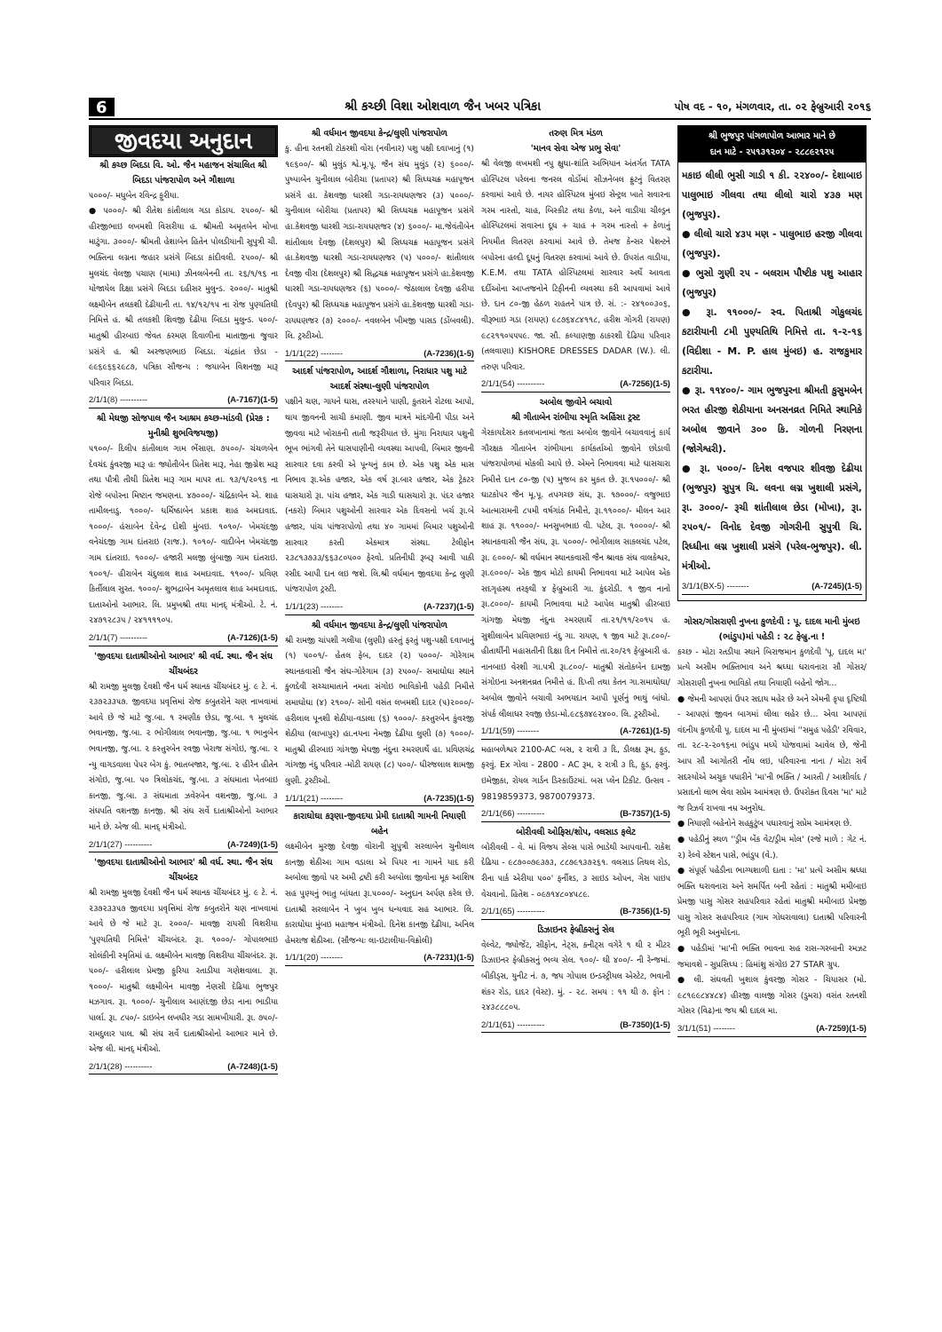6 શ્રી કચ્છી વિશા ઓશવાળ જૈન ખબર પત્રિકા પોષ વદ - ૧૦, મંગળવાર, તા. ૦૨ ફેબ્રુઆરી ૨૦૧૬
જીવદયા અનુદાન
શ્રી કચ્છ બિદડા વિ. ઓ. જૈન મહાજન સંચાલિત શ્રી બિદડા પાંજરાપોળ અને ગૌશાળા
૫૦૦૦/- મધુબેન રવિન્દ્ર ફુરીયા.
● ૫૦૦૦/- શ્રી રીતેશ કાંતીલાલ ગડા કોડાય. ૨૫૦૦/- શ્રી હીરજીભાઇ લખમશી વિસરીયા હ. શ્રીમતી અમૃતબેન મોખા માટુંગા. ૩૦૦૦/- શ્રીમતી હેશાબેન હિતેન પોલડીયાની સુપુત્રી ચી. ભક્તિના લગ્નના જહાર પ્રસંગે બિદડા કાંદીવલી. ૨૫૦૦/- શ્રી મુલચંદ વેલજી પચાણ (મામા) ઝીનલબેનની તા. ૨૬/૧/૧૬ ના યોજાયેલ દિક્ષા પ્રસંગે બિદડા દહીસર મુલુન્ડ. ૨૦૦૦/- માતુશ્રી લક્ષ્મીબેન તલકશી દેઢીયાની તા. ૧૪/૧૨/૧૫ ના રોજ પુણ્યતિથી નિમિત્તે હ. શ્રી તલકશી શિવજી દેઢીયા બિદડા મુલુન્ડ. ૫૦૦/- માતુશ્રી હીરબાઇ જેવત કરમણ દિવાળીના માતાજીના જુવાર પ્રસંગે હ. શ્રી અરજણભાઇ બિદડા. ચંદ્રકાંત છેડા - ૯૯૬૯૬૬૨૯૮૭, પત્રિકા સૌજન્ય : જયાબેન વિશનજી મારૂ પરિવાર બિદડા.
2/1/1(8) ---------- (A-7167)(1-5)
શ્રી મેઘજી સોજપાલ જૈન આશ્રમ કચ્છ-માંડવી (પ્રેરક : મુનીશ્રી શુભવિજયજી)
૫૧૦૦/- દિલીપ કાંતીલાલ ગામ ભેંસાણ. ૭૫૦૦/- ચંચળબેન દેવચંદ કુંવરજી મારૂ હઃ જ્યોતીબેન પ્રિતેશ મારૂ, નેહા જીગ્નેશ મારૂ તથા પૌત્રી તીથી પ્રિતેશ મારૂ ગામ માપર તા. ૧૩/૧/૨૦૧૬ ના રોજે બપોરના મિષ્ટાન જમણના. ૪૭૦૦૦/- ચંદ્રિકાબેન એ. શાહ તામીલનાડુ. ૧૦૦૦/- ધર્મિષ્ઠાબેન પ્રકાશ શાહ અમદાવાદ. ૧૦૦૦/- હંસાબેન દેવેન્દ્ર દોશી મુંબઇ. ૧૦૧૦/- ખેમચંદજી વનેચંદજી ગામ દાંતરાઇ (રાજ.). ૧૦૧૦/- વાદીબેન ખેમચંદજી ગામ દાંતરાઇ. ૧૦૦૦/- હજારી મલજી લુંબાજી ગામ દાંતરાઇ. ૧૦૦૧/- હીરાબેન ચંદુલાલ શાહ અમદાવાદ. ૧૧૦૦/- પ્રવિણ કિર્તીલાલ સુરત. ૧૦૦૦/- શુભદ્રાબેન અમૃતલાલ શાહ અમદાવાદ. દાતાઓનો આભાર. લિ. પ્રમુખશ્રી તથા માનદ્ મંત્રીઓ. ટે. નં. ૨૪૭૧૨૮૩૫ / ૨૪૧૧૧૧૦૫.
2/1/1(7) ---------- (A-7126)(1-5)
'જીવદયા દાતાશ્રીઓનો આભાર' શ્રી વર્ધ. સ્થા. જૈન સંઘ ચીંચબંદર
શ્રી રામજી મુલજી દેવશી જૈન ધર્મ સ્થાનક ચીંચબંદર મું. ૯ ટે. નં. ૨૩૭૨૩૩૫૭. જીવદયા પ્રવૃત્તિમાં રોજ કબુતરોને ચણ નાખવામાં આવે છે જે માટે જુ.બા. ૧ રમણીક છેડા, જુ.બા. ૧ મુલચંદ ભવાનજી, જુ.બા. ૨ ભોગીલાલ ભવાનજી, જુ.બા. ૧ ભાનુબેન ભવાનજી, જુ.બા. ૨ કસ્તુરબેન રવજી ખેરાજ સંગોઇ, જુ.બા. ૨ ન્યુ વાગડવાલા પેપર બેગ કું. ભાતબજાર, જુ.બા. ૨ હીરેન હીતેન સંગોઇ, જુ.બા. ૫૦ ત્રિલોકચંદ, જુ.બા. ૩ સંઘમાતા ખેતબાઇ કાનજી, જુ.બા. ૩ સંઘમાતા ઝવેરબેન વશનજી, જુ.બા. ૩ સંઘપતિ વશનજી કાનજી. શ્રી સંઘ સર્વે દાતાશ્રીઓનો આભાર માને છે. એજ લી. માનદ્ મંત્રીઓ.
2/1/1(27) ---------- (A-7249)(1-5)
'જીવદયા દાતાશ્રીઓનો આભાર' શ્રી વર્ધ. સ્થા. જૈન સંઘ ચીંચબંદર
શ્રી રામજી મુલજી દેવશી જૈન ધર્મ સ્થાનક ચીંચબંદર મું. ૯ ટે. નં. ૨૩૭૨૩૩૫૭ જીવદયા પ્રવૃત્તિમાં રોજ કબુતરોને ચણ નાખવામાં આવે છે જે માટે રૂા. ૨૦૦૦/- માવજી રાયસી વિશરીયા 'પુણ્યતિથી નિમિત્તે' ચીંચબંદર. રૂા. ૧૦૦૦/- ગોપાલભાઇ સોલંકીની સ્મૃતિમાં હ. લક્ષ્મીબેન માવજી વિશરીયા ચીંચબંદર. રૂા. ૫૦૦/- હરીલાલ પ્રેમજી ફુરિયા રતાડીયા ગણેશવાલા. રૂા. ૧૦૦૦/- માતુશ્રી લક્ષ્મીબેન માવજી નેણસી દેઢિયા ભુજપુર મઝગાવ. રૂા. ૧૦૦૦/- ચુનીલાલ આણંદજી છેડા નાના ભાડીયા પાર્લા. રૂા. ૮૫૦/- ડાઇબેન લખધીર ગડા સામખીયારી. રૂા. ૭૫૦/- રામદુલાર પાલ. શ્રી સંઘ સર્વે દાતાશ્રીઓનો આભાર માને છે. એજ લી. માનદ્ મંત્રીઓ.
2/1/1(28) ---------- (A-7248)(1-5)
શ્રી વર્ધમાન જીવદયા કેન્દ્ર/લુણી પાંજરાપોળ
કુ. હીના રતનશી ટોકરશી વોરા (નવીનાર) પશુ પક્ષી દવાખાનું (૧) ૧૯૬૦૦/- શ્રી મુલુંડ શ્વે.મૂ.પૂ. જૈન સંઘ મુલુંડ (૨) ૬૦૦૦/- પુષ્પાબેન ચુનીલાલ બોરીચા (પ્રતાપર) શ્રી સિધ્ધચક્ર મહાપૂજન પ્રસંગે હા. કેશવજી ધારશી ગડા-રાયધણજર (૩) ૫૦૦૦/- ચુનીલાલ બોરીચા (પ્રતાપર) શ્રી સિધ્ધચક્ર મહાપૂજન પ્રસંગે હા.કેશવજી ધારશી ગડા-રાયધણજર (૪) ૬૦૦૦/- મા.જેવંતીબેન શાંતીલાલ દેવજી (દેશલપુર) શ્રી સિધ્ધચક્ર મહાપૂજન પ્રસંગે હા.કેશવજી ધારશી ગડા-રાયધણજર (૫) ૫૦૦૦/- શાંતીલાલ દેવજી વીરા (દેશલપુર) શ્રી સિદ્ધચક્ર મહાપૂજન પ્રસંગે હા.કેશવજી ધારશી ગડા-રાયધણજર (૬) ૫૦૦૦/- જેઠાલાલ દેવજી હરીયા (દેવપુર) શ્રી સિધ્ધચક્ર મહાપૂજન પ્રસંગે હા.કેશવજી ધારશી ગડા-રાયધણજર (૭) ૨૦૦૦/- નવલબેન ખીમજી પાસડ (ડોંબવલી). લિ. ટ્રસ્ટીઓ.
1/1/1(22) -------- (A-7236)(1-5)
આદર્શ પાંજરાપોળ, આદર્શ ગૌશાળા, નિરાધાર પશુ માટે આદર્શ સંસ્થા-લુણી પાંજરાપોળ
પક્ષીને ચણ, ગાયને ઘાસ, તરસ્યાને પાણી, કુતરાને રોટલા આપો, થાય જીવનની સાચી કમાણી. જીવ માત્રને માંદગીની પીડા અને જીવવા માટે ખોરાકની તાતી જરૂરીયાત છે. મુંગા નિરાધાર પશુની ભૂખ ભાંગવી તેને ઘાસપાણીની વ્યવસ્થા આપવી, બિમાર જીવની સારવાર દવા કરવી એ પૂન્યનું કામ છે. એક પશુ એક માસ નિભાવ રૂા.એક હજાર, એક વર્ષ રૂા.બાર હજાર, એક ટ્રેકટર ઘાસચારો રૂા. પાંચ હજાર, એક ગાડી ઘાસચારો રૂા. પંદર હજાર (નકરો) બિમાર પશુઓની સારવાર એક દિવસનો ખર્ચ રૂા.બે હજાર, પાંચ પાંજરાપોળો તથા ૪૦ ગામમાં બિમાર પશુઓની સારવાર કરતી એકમાત્ર સંસ્થા. ટેલીફોન ૨૩૮૧૩૭૩૩/૬૬૩૮૦૫૦૦ ફેરવો. પ્રતિનીધી રૂબરૂ આવી પાકી રસીદ આપી દાન લઇ જશે. લિ.શ્રી વર્ધમાન જીવદયા કેન્દ્ર લુણી પાંજરાપોળ ટ્રસ્ટી.
1/1/1(23) -------- (A-7237)(1-5)
શ્રી વર્ધમાન જીવદયા કેન્દ્ર/લુણી પાંજરાપોળ
શ્રી રામજી ચાંપશી ગલીયા (લુણી) હસ્તું ફરતું પશુ-પક્ષી દવાખાનું (૧) ૫૦૦૧/- હેતલ ફેબ, દાદર (૨) ૫૦૦૦/- ગોરેગામ સ્થાનકવાસી જૈન સંઘ-ગોરેગામ (૩) ૨૫૦૦/- સમાઘોઘા સ્થાને કુળદેવી સચ્ચામાતાને નમતા સંગોઇ ભાવિકોની પહેડી નિમીત્તે સમાઘોઘા (૪) ૨૧૦૦/- સોની વસંત લખમશી દાદર (૫)૨૦૦૦/- હરીલાલ પૂનશી શેઠીયા-વડાલા (૬) ૧૦૦૦/- કસ્તુરબેન કુંવરજી શેઠીયા (લાખાપુર) હા.નયના નેમજી દેઢીયા લુણી (૭) ૧૦૦૦/- માતુશ્રી હીરબાઇ ગાંગજી મેઘજી નંદુના સ્મરણાર્થે હા. પ્રવિણચંદ્ર ગાંગજી નંદુ પરિવાર -મોટી રાયણ (૮) ૫૦૦/- ધીરજલાલ શામજી લુણી. ટ્રસ્ટીઓ.
1/1/1(21) -------- (A-7235)(1-5)
કારાઘોઘા કરૂણા-જીવદયા પ્રેમી દાતાશ્રી ગામની નિયાણી બહેન
લક્ષ્મીબેન મુરજી દેવજી વોરાની સુપુત્રી સરલાબેન ચુનીલાલ કાનજી શેઠીઆ ગામ વડાલા એ પિયર ના ગામને યાદ કરી અબોલા જીવો પર અમી દ્રષ્ટી કરી અબોલા જીવોના મૂક આશિષ સહ પુણ્યનું ભાતુ બાંધતા રૂા.૫૦૦૦/- અનુદાન અર્પણ કરેલ છે. દાતાશ્રી સરલાબેન ને ખુબ ખુબ ધન્યવાદ સહ આભાર. લિ. કારાઘોઘા મુંબઇ મહાજન મંત્રીઓ. દિનેશ કાનજી દેઢીયા, અનિલ હેમરાજ શેઠીઆ. (સૌજન્યઃ લા-ઇટાલીયા-વિક્રોલી)
1/1/1(20) -------- (A-7231)(1-5)
તરુણ મિત્ર મંડળ
'માનવ સેવા એજ પ્રભુ સેવા'
શ્રી વેલજી લખમશી નપુ ક્ષુધા-શાંતિ અભિયાન અંતર્ગત TATA હોસ્પિટલ પરેલના જનરલ વોર્ડોમાં સીઝનેબલ ફ્રુટનું વિતરણ કરવામાં આવે છે. નાયર હોસ્પિટલ મુંબઇ સેન્ટ્રલ ખાતે સવારના ગરમ નાસ્તો, ચાહ, બિસ્કીટ તથા કેળા, અને વાડીયા ચીલ્ડ્રન હોસ્પિટલમાં સવારના દૂધ + ચાહ + ગરમ નાસ્તો + કેળાનું નિયમીત વિતરણ કરવામાં આવે છે. તેમજ કેન્સર પેશન્ટને બપોરના હલ્દી દૂધનું વિતરણ કરવામાં આવે છે. ઉપરાંત વાડીયા, K.E.M. તથા TATA હોસ્પિટલમાં સારવાર અર્થે આવતા દર્દીઓના આપ્તજનોને ટિફીનની વ્યવસ્થા કરી આપવામાં આવે છે. દાન ૮૦-જી હેઠળ રાહતને પાત્ર છે. સં. :- ૨૪૧૦૦૩૦૬, વીરૂભાઇ ગડા (રાયણ) ૯૮૭૬૪૮૪૧૧૮, હરીશ ગોગરી (રાયણ) ૯૮૨૧૧૦૫૫૫૯. જા. સૌ. કલ્યાણજી ઠાકરશી દેઢિયા પરિવાર (તલવાણા) KISHORE DRESSES DADAR (W.). લી. તરુણ પરિવાર.
2/1/1(54) ---------- (A-7256)(1-5)
અબોલ જીવોને બચાવો
શ્રી ગીતાબેન રાંભીયા સ્મૃતિ અહિંસા ટ્રસ્ટ
ગેરકાયદેસર કતલખાનામાં જતા અબોલ જીવોને બચાવવાનું કાર્ય ગૌરક્ષક ગીતાબેન રાંભીયાના કાર્યકર્તાઓ જીવોને છોડાવી પાંજરાપોળમાં મોકલી આપે છે. એમને નિભાવવા માટે ઘાસચારા નિમીત્તે દાન ૮૦-જી (૫) મુજબ કર મુકત છે. રૂા.૧૫૦૦૦/- શ્રી ઘાટકોપર જૈન મૂ.પૂ. તપગચ્છ સંઘ, રૂા. ૧૭૦૦૦/- વજુભાઇ આત્મારામની ૮૫મી વર્ષગાંઠ નિમીત્તે, રૂા.૧૧૦૦૦/- મીલન આર શાહ રૂા. ૧૧૦૦૦/- મનસુખભાઇ વી. પટેલ, રૂા. ૧૦૦૦૦/- શ્રી સ્થાનકવાસી જૈન સંઘ, રૂા. ૫૦૦૦/- ભોગીલાલ સાકલચંદ પટેલ, રૂા. ૯૦૦૦/- શ્રી વર્ધમાન સ્થાનકવાસી જૈન શ્રાવક સંઘ વાલકેશ્વર, રૂા.૯૦૦૦/- એક જીવ મોટો કાયમી નિભાવવા માટે આપેલ એક સદગૃહસ્થ તરફથી ૪ ફેબ્રુઆરી ગા. કુંદરોડી. ૧ જીવ નાનો રૂા.૮૦૦૦/- કાયમી નિભાવવા માટે આપેલ માતુશ્રી હીરબાઇ ગાંગજી મેઘજી નંદુના સ્મરણાર્થે તા.૨૧/૧૧/૨૦૧૫ હ. સુશીલાબેન પ્રવિણભાઇ નંદુ ગા. રાયણ, ૧ જીવ માટે રૂા.૮૦૦/- હીતાર્થીની મહાસતીની દિક્ષા દિન નિમીત્તે તા.૨૦/૨૧ ફેબ્રુઆરી હ. નાનબાઇ વેરશી ગા.પત્રી રૂા.૮૦૦/- માતુશ્રી સંતોકબેન દામજી સંગોઇના અનશનવ્રત નિમીત્તે હ. દિપ્તી તથા કેતન ગા.સમાઘોઘા/અબોલ જીવોને બચાવી અભયદાન આપી પૂર્ણનું ભાથું બાંધો. સંપર્ક લીલાધર રવજી છેડા-મો.૯૮૬૭૪૯૨૪૦૦. લિ. ટ્રસ્ટીઓ.
1/1/1(59) -------- (A-7261)(1-5)
મહાબળેશ્વર 2100-AC બસ, ૨ રાત્રી ૩ દિ, ડીલક્ષ રૂમ, ફુડ, ફરવું. Ex ગોવા - 2800 - AC રૂમ, ૨ રાત્રી ૩ દિ, ફુડ, ફરવું. ઇમેજીકા, રોયલ ગાર્ડન ડિસ્કાઉંટમાં. બસ પ્લેન ટિકીટ. ઉત્સવ - 9819859373, 9870079373.
2/1/1(66) ---------- (B-7357)(1-5)
બોરીવલી ઓફિસ/શોપ, વલસાડ ફલેટ
બોરીવલી - વે. માં વિજય સેલ્સ પાસે ભાડેથી આપવાની. રાકેશ દેઢિયા - ૯૮૭૦૦૭૯૩૭૩, ૮૮૭૯૧૩૭૨૬૧. વલસાડ તિથલ રોડ, રીના પાર્ક એરીયા ૫૦૦' ફર્નીશ્ડ, ૩ સાઇડ ઓપન, ગેસ પાઇપ વેચવાનો. હિતેશ - ૦૯૭૧૪૮૦૪૫૮૯.
2/1/1(65) ---------- (B-7356)(1-5)
ડિઝાઇનર ફેબ્રીક્સનું સેલ
વેલ્વેટ, જ્યોર્જેટ, સીફોન, નેટ્સ, ક્નીટ્સ વગેરે ૧ થી ૨ મીટર ડિઝાઇનર ફેબ્રીક્સનું ભવ્ય સેલ. ૧૦૦/- થી ૪૦૦/- ની રેન્જમાં. બીકીડ્સ, યુનીટ નં. ૭, જય ગોપાલ ઇન્ડસ્ટ્રીયલ એસ્ટેટ, ભવાની શંકર રોડ, દાદર (વેસ્ટ). મું. - ૨૮. સમય : ૧૧ થી ૭. ફોન : ૨૪૩૮૮૮૦૫.
2/1/1(61) ---------- (B-7350)(1-5)
શ્રી ભુજપુર પાંગળાપોળ આભાર માને છે
દાન માટે - ૨૫૧૩૧૨૦૪ - ૨૮૮૯૨૧૨૫
મકાઇ લીલી ભુસી ગાડી ૧ કી. ૨૨૪૦૦/- દેશાબાઇ પાલુભાઇ ગીલવા તથા લીલો ચારો ૪૩૭ મણ (ભુજપુર).
● લીલો ચારો ૪૩૫ મણ - પાલુભાઇ હરજી ગીલવા (ભુજપુર).
● ભુસો ગુણી ૨૫ - બલરામ પૌષ્ટીક પશુ આહાર (ભુજપુર)
● રૂા. ૧૧૦૦૦/- સ્વ. પિતાશ્રી ગોકુલચંદ કટારીયાની ૮મી પુણ્યતિથિ નિમિત્તે તા. ૧-૨-૧૬ (વિદીશા - M. P. હાલ મુંબઇ) હ. રાજકુમાર કટારીયા.
● રૂા. ૧૧૪૦૦/- ગામ ભુજપુરના શ્રીમતી કુસુમબેન ભરત હીરજી શેઠીયાના અનસનવ્રત નિમિતે સ્થાનિકે અબોલ જીવાને ૩૦૦ કિ. ગોળની નિરણના (જોગેશ્વરી).
● રૂા. ૫૦૦૦/- દિનેશ વજપાર શીવજી દેઢીયા (ભુજપુર) સુપુત્ર ચિ. લવના લગ્ન ખુશાલી પ્રસંગે, રૂા. ૩૦૦૦/- રૂચી શાંતીલાલ છેડા (મોખા), રૂા. ૨૫૦૧/- વિનોદ દેવજી ગોગરીની સુપુત્રી ચિ. રિધ્ધીના લગ્ન ખુશાલી પ્રસંગે (પરેલ-ભુજપુર). લી. મંત્રીઓ.
3/1/1(BX-5) -------- (A-7245)(1-5)
ગોસર/ગોસરાણી નુખના કુળદેવી : પૂ. દાદલ માની મુંબઇ (ભાંડુપ)માં પહેડી : ૨૮ ફેબ્રુ.ના !
કચ્છ - મોટા રતડીયા સ્થાને બિરાજમાન કુળદેવી 'પૂ. દાદલ મા' પ્રત્યે અસીમ ભક્તિભાવ અને શ્રધ્ધા ધરાવનારા સૌ ગોસર/ગોસરાણી નુખના ભાવિકો તથા નિયાણી બહેનો જોગ...
● જેમની આપણાં ઉપર સદાય મહેર છે અને એમની કૃપા દૃષ્ટિથી - આપણાં જીવન બાગમાં લીલા લહેર છે... એવા આપણાં વંદનીય કુળદેવી પૂ. દાદલ મા ની મુંબઇમાં ''સમુહ પહેડી' રવિવાર, તા. ૨૮-૨-૨૦૧૬ના ભાંડુપ મધ્યે યોજવામાં આવેલ છે, જેની આપ સૌ આગોતરી નોંધ લઇ, પરિવારના નાના / મોટા સર્વે સદસ્યોએ અચુક પધારીને 'મા'ની ભક્તિ / આરતી / આશીર્વાદ / પ્રસાદનો લાભ લેવા સપ્રેમ આમંત્રણ છે. ઉપરોક્ત દિવસ 'મા' માટે જ રિઝર્વ રાખવા નમ્ર અનુરોધ.
● નિયાણી બહેનોને સહકુટુંબ પધારવાનું સપ્રેમ આમંત્રણ છે.
● પહેડીનું સ્થળ ''ડ્રીમ બેંક વેટ/ડ્રીમ મોલ' (રજે માળે : ગેટ નં. ૨) રેલ્વે સ્ટેશન પાસે, ભાંડુપ (વે.).
● સંપૂર્ણ પહેડીના ભાગ્યશાળી દાતા : 'મા' પ્રત્યે અસીમ શ્રધ્ધા ભક્તિ ધરાવનારા અને સમર્પિત બની રહેતાં : માતુશ્રી મમીબાઇ પ્રેમજી પાસુ ગોસર સહપરિવાર રહેતાં માતુશ્રી મમીબાઇ પ્રેમજી પાસુ ગોસર સહપરિવાર (ગામ ગોધરાવાલા) દાતાશ્રી પરિવારની ભૂરી ભૂરી અનુમોદના.
● પહેડીમાં 'મા'ની ભક્તિ ભાવના સહ રાસ-ગરબાની રમઝટ જમાવશે - સુપ્રસિધ્ધ : હિમાંશુ સંગોઇ 27 STAR ગ્રુપ.
● લી. સંઘવતી ખુશાલ કુંવરજી ગોસર - ચિયાસર (મો. ૯૮૧૯૯૮૪૪૮૪) હીરજી વાલજી ગોસર (ડુમરા) વસંત રતનશી ગોસર (વિઢ)ના જય શ્રી દાદલ મા.
3/1/1(51) -------- (A-7259)(1-5)